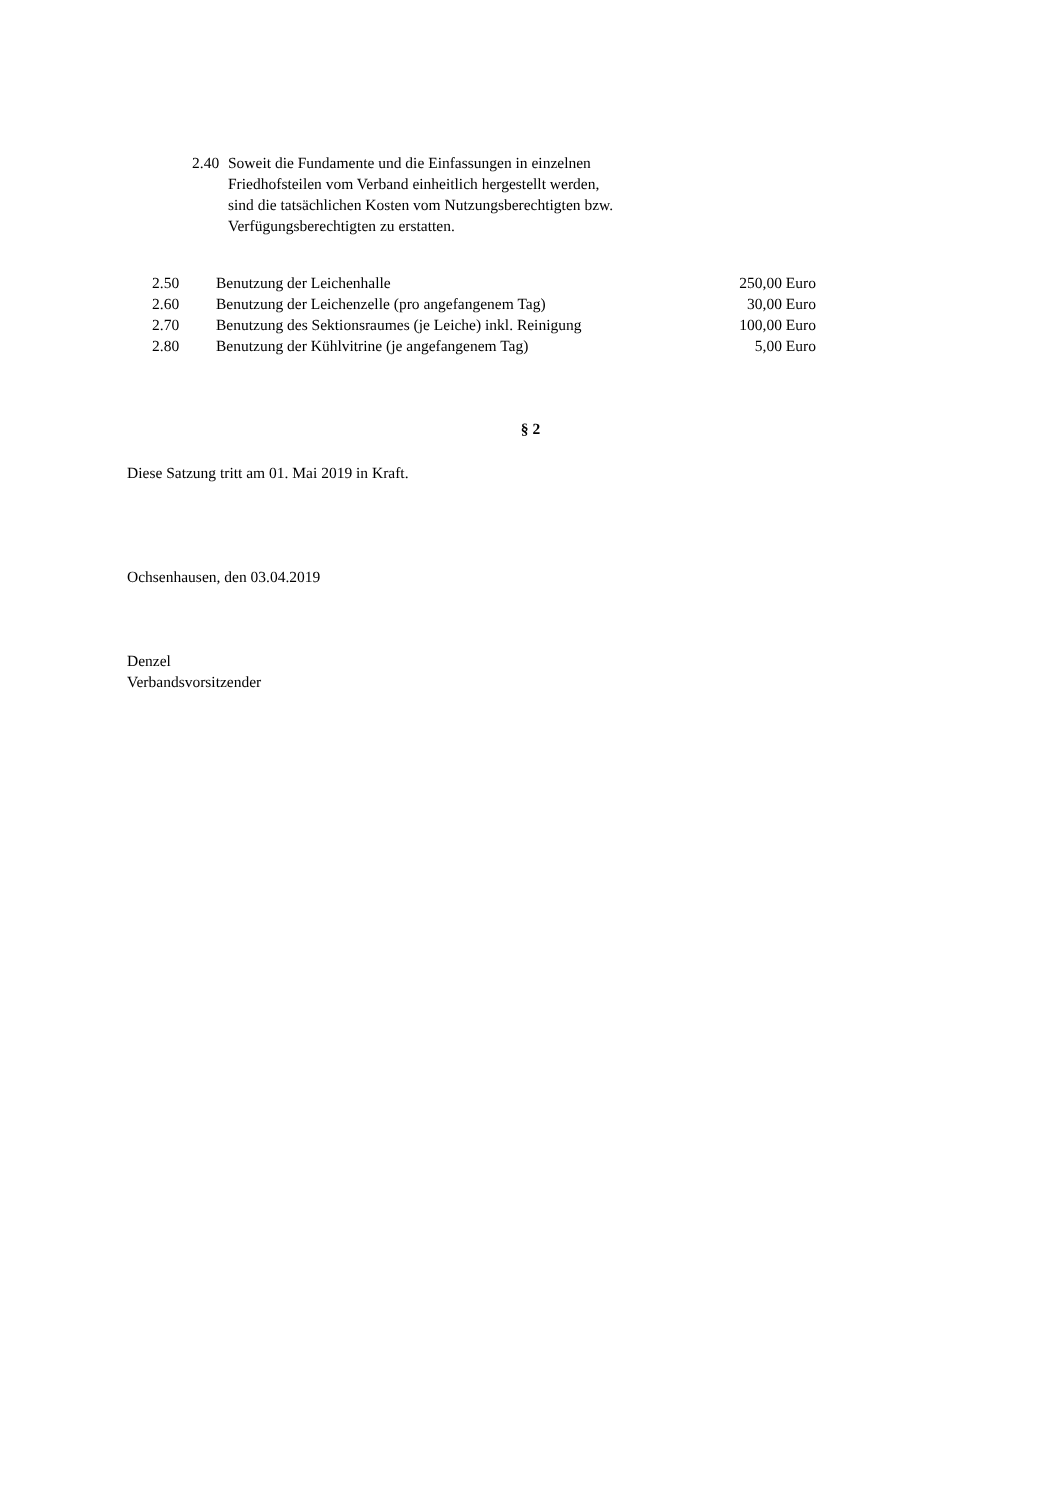2.40
Soweit die Fundamente und die Einfassungen in einzelnen
Friedhofsteilen vom Verband einheitlich hergestellt werden,
sind die tatsächlichen Kosten vom Nutzungsberechtigten bzw.
Verfügungsberechtigten zu erstatten.
| 2.50 | Benutzung der Leichenhalle | 250,00 Euro |
| 2.60 | Benutzung der Leichenzelle (pro angefangenem Tag) | 30,00 Euro |
| 2.70 | Benutzung des Sektionsraumes (je Leiche) inkl. Reinigung | 100,00 Euro |
| 2.80 | Benutzung der Kühlvitrine (je angefangenem Tag) | 5,00 Euro |
§ 2
Diese Satzung tritt am 01. Mai 2019 in Kraft.
Ochsenhausen, den 03.04.2019
Denzel
Verbandsvorsitzender